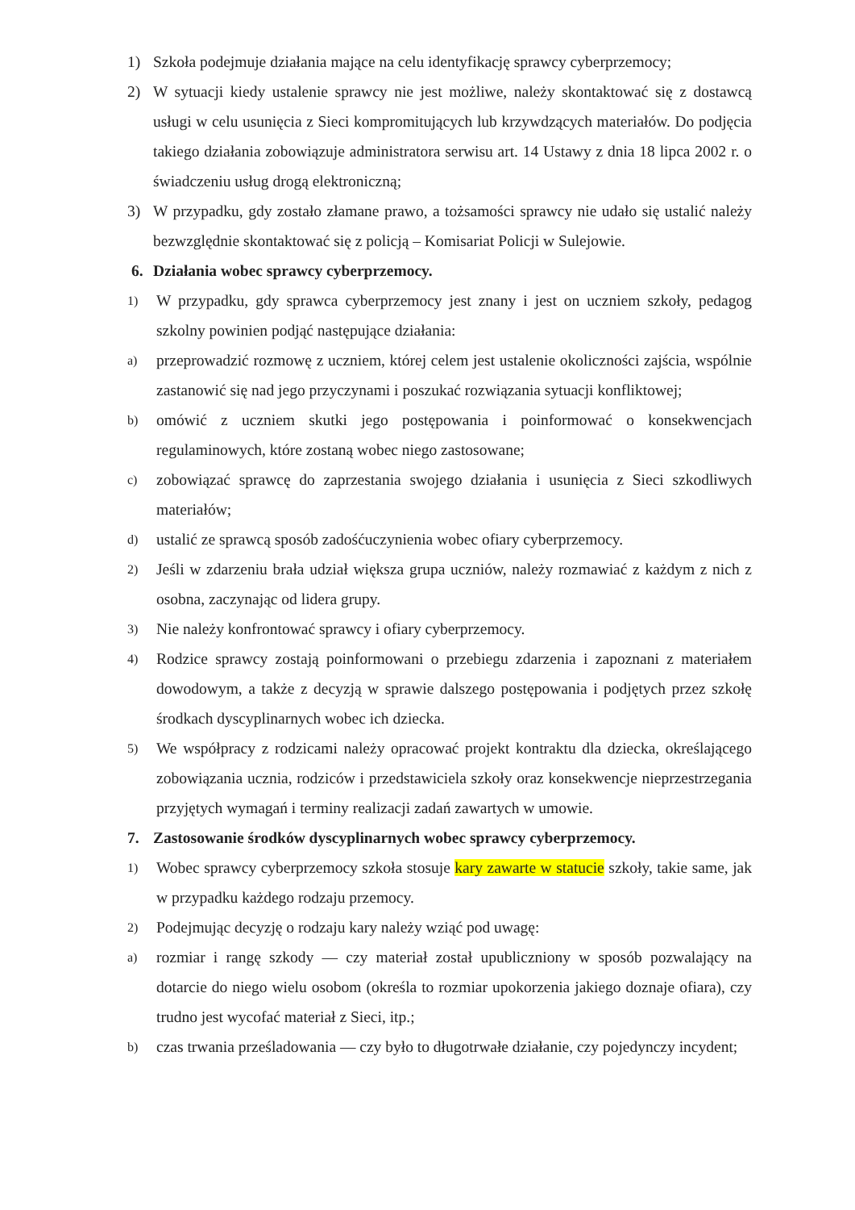1) Szkoła podejmuje działania mające na celu identyfikację sprawcy cyberprzemocy;
2) W sytuacji kiedy ustalenie sprawcy nie jest możliwe, należy skontaktować się z dostawcą usługi w celu usunięcia z Sieci kompromitujących lub krzywdzących materiałów. Do podjęcia takiego działania zobowiązuje administratora serwisu art. 14 Ustawy z dnia 18 lipca 2002 r. o świadczeniu usług drogą elektroniczną;
3) W przypadku, gdy zostało złamane prawo, a tożsamości sprawcy nie udało się ustalić należy bezwzględnie skontaktować się z policją – Komisariat Policji w Sulejowie.
6. Działania wobec sprawcy cyberprzemocy.
1) W przypadku, gdy sprawca cyberprzemocy jest znany i jest on uczniem szkoły, pedagog szkolny powinien podjąć następujące działania:
a) przeprowadzić rozmowę z uczniem, której celem jest ustalenie okoliczności zajścia, wspólnie zastanowić się nad jego przyczynami i poszukać rozwiązania sytuacji konfliktowej;
b) omówić z uczniem skutki jego postępowania i poinformować o konsekwencjach regulaminowych, które zostaną wobec niego zastosowane;
c) zobowiązać sprawcę do zaprzestania swojego działania i usunięcia z Sieci szkodliwych materiałów;
d) ustalić ze sprawcą sposób zadośćuczynienia wobec ofiary cyberprzemocy.
2) Jeśli w zdarzeniu brała udział większa grupa uczniów, należy rozmawiać z każdym z nich z osobna, zaczynając od lidera grupy.
3) Nie należy konfrontować sprawcy i ofiary cyberprzemocy.
4) Rodzice sprawcy zostają poinformowani o przebiegu zdarzenia i zapoznani z materiałem dowodowym, a także z decyzją w sprawie dalszego postępowania i podjętych przez szkołę środkach dyscyplinarnych wobec ich dziecka.
5) We współpracy z rodzicami należy opracować projekt kontraktu dla dziecka, określającego zobowiązania ucznia, rodziców i przedstawiciela szkoły oraz konsekwencje nieprzestrzegania przyjętych wymagań i terminy realizacji zadań zawartych w umowie.
7. Zastosowanie środków dyscyplinarnych wobec sprawcy cyberprzemocy.
1) Wobec sprawcy cyberprzemocy szkoła stosuje kary zawarte w statucie szkoły, takie same, jak w przypadku każdego rodzaju przemocy.
2) Podejmując decyzję o rodzaju kary należy wziąć pod uwagę:
a) rozmiar i rangę szkody — czy materiał został upubliczniony w sposób pozwalający na dotarcie do niego wielu osobom (określa to rozmiar upokorzenia jakiego doznaje ofiara), czy trudno jest wycofać materiał z Sieci, itp.;
b) czas trwania prześladowania — czy było to długotrwałe działanie, czy pojedynczy incydent;